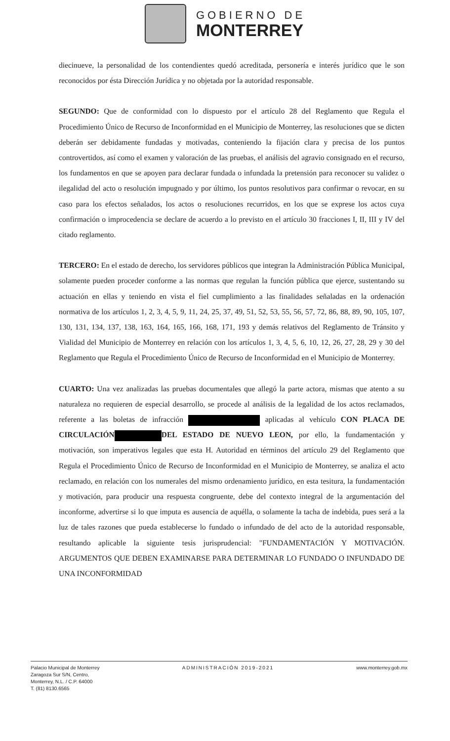GOBIERNO DE
MONTERREY
diecinueve, la personalidad de los contendientes quedó acreditada, personería e interés jurídico que le son reconocidos por ésta Dirección Jurídica y no objetada por la autoridad responsable.
SEGUNDO: Que de conformidad con lo dispuesto por el artículo 28 del Reglamento que Regula el Procedimiento Único de Recurso de Inconformidad en el Municipio de Monterrey, las resoluciones que se dicten deberán ser debidamente fundadas y motivadas, conteniendo la fijación clara y precisa de los puntos controvertidos, así como el examen y valoración de las pruebas, el análisis del agravio consignado en el recurso, los fundamentos en que se apoyen para declarar fundada o infundada la pretensión para reconocer su validez o ilegalidad del acto o resolución impugnado y por último, los puntos resolutivos para confirmar o revocar, en su caso para los efectos señalados, los actos o resoluciones recurridos, en los que se exprese los actos cuya confirmación o improcedencia se declare de acuerdo a lo previsto en el artículo 30 fracciones I, II, III y IV del citado reglamento.
TERCERO: En el estado de derecho, los servidores públicos que integran la Administración Pública Municipal, solamente pueden proceder conforme a las normas que regulan la función pública que ejerce, sustentando su actuación en ellas y teniendo en vista el fiel cumplimiento a las finalidades señaladas en la ordenación normativa de los artículos 1, 2, 3, 4, 5, 9, 11, 24, 25, 37, 49, 51, 52, 53, 55, 56, 57, 72, 86, 88, 89, 90, 105, 107, 130, 131, 134, 137, 138, 163, 164, 165, 166, 168, 171, 193 y demás relativos del Reglamento de Tránsito y Vialidad del Municipio de Monterrey en relación con los artículos 1, 3, 4, 5, 6, 10, 12, 26, 27, 28, 29 y 30 del Reglamento que Regula el Procedimiento Único de Recurso de Inconformidad en el Municipio de Monterrey.
CUARTO: Una vez analizadas las pruebas documentales que allegó la parte actora, mismas que atento a su naturaleza no requieren de especial desarrollo, se procede al análisis de la legalidad de los actos reclamados, referente a las boletas de infracción aplicadas al vehículo CON PLACA DE CIRCULACIÓN DEL ESTADO DE NUEVO LEON, por ello, la fundamentación y motivación, son imperativos legales que esta H. Autoridad en términos del artículo 29 del Reglamento que Regula el Procedimiento Único de Recurso de Inconformidad en el Municipio de Monterrey, se analiza el acto reclamado, en relación con los numerales del mismo ordenamiento jurídico, en esta tesitura, la fundamentación y motivación, para producir una respuesta congruente, debe del contexto integral de la argumentación del inconforme, advertirse si lo que imputa es ausencia de aquélla, o solamente la tacha de indebida, pues será a la luz de tales razones que pueda establecerse lo fundado o infundado de del acto de la autoridad responsable, resultando aplicable la siguiente tesis jurisprudencial: "FUNDAMENTACIÓN Y MOTIVACIÓN. ARGUMENTOS QUE DEBEN EXAMINARSE PARA DETERMINAR LO FUNDADO O INFUNDADO DE UNA INCONFORMIDAD
Palacio Municipal de Monterrey
Zaragoza Sur S/N, Centro,
Monterrey, N.L. / C.P. 64000
T. (81) 8130.6565
ADMINISTRACIÓN 2019-2021 www.monterrey.gob.mx